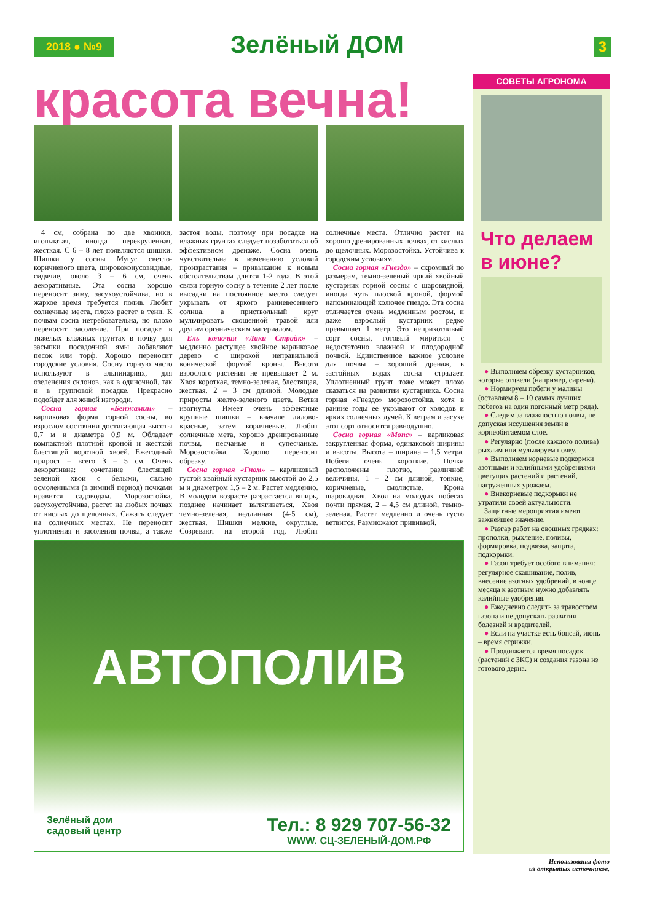2018 ● №9 Зелёный ДОМ 3
красота вечна!
4 см, собрана по две хвоинки, игольчатая, иногда перекрученная, жесткая. С 6 – 8 лет появляются шишки. Шишки у сосны Мугус светло-коричневого цвета, ширококонусовидные, сидячие, около 3 – 6 см, очень декоративные. Эта сосна хорошо переносит зиму, засухоустойчива, но в жаркое время требуется полив. Любит солнечные места, плохо растет в тени. К почвам сосна нетребовательна, но плохо переносит засоление. При посадке в тяжелых влажных грунтах в почву для засыпки посадочной ямы добавляют песок или торф. Хорошо переносит городские условия. Сосну горную часто используют в альпинариях, для озеленения склонов, как в одиночной, так и в групповой посадке. Прекрасно подойдет для живой изгороди.
Сосна горная «Бенжамин» – карликовая форма горной сосны, во взрослом состоянии достигающая высоты 0,7 м и диаметра 0,9 м. Обладает компактной плотной кроной и жесткой блестящей короткой хвоей. Ежегодный прирост – всего 3 – 5 см. Очень декоративна: сочетание блестящей зеленой хвои с белыми, сильно осмоленными (в зимний период) почками нравится садоводам. Морозостойка, засухоустойчива, растет на любых почвах от кислых до щелочных. Сажать следует на солнечных местах. Не переносит уплотнения и засоления почвы, а также застоя воды, поэтому при посадке на влажных грунтах следует позаботиться об эффективном дренаже. Сосна очень чувствительна к изменению условий произрастания – привыкание к новым обстоятельствам длится 1-2 года. В этой связи горную сосну в течение 2 лет после высадки на постоянное место следует укрывать от яркого ранневесеннего солнца, а приствольный круг мульчировать скошенной травой или другим органическим материалом.
Ель колючая «Лаки Страйк» – медленно растущее хвойное карликовое дерево с широкой неправильной конической формой кроны. Высота взрослого растения не превышает 2 м. Хвоя короткая, темно-зеленая, блестящая, жесткая, 2 – 3 см длиной. Молодые приросты желто-зеленого цвета. Ветви изогнуты. Имеет очень эффектные крупные шишки – вначале лилово-красные, затем коричневые. Любит солнечные мета, хорошо дренированные почвы, песчаные и супесчаные. Морозостойка. Хорошо переносит обрезку.
Сосна горная «Гном» – карликовый густой хвойный кустарник высотой до 2,5 м и диаметром 1,5 – 2 м. Растет медленно. В молодом возрасте разрастается вширь, позднее начинает вытягиваться. Хвоя темно-зеленая, недлинная (4-5 см), жесткая. Шишки мелкие, округлые. Созревают на второй год. Любит солнечные места. Отлично растет на хорошо дренированных почвах, от кислых до щелочных. Морозостойка. Устойчива к городским условиям.
Сосна горная «Гнездо» – скромный по размерам, темно-зеленый яркий хвойный кустарник горной сосны с шаровидной, иногда чуть плоской кроной, формой напоминающей колючее гнездо. Эта сосна отличается очень медленным ростом, и даже взрослый кустарник редко превышает 1 метр. Это неприхотливый сорт сосны, готовый мириться с недостаточно влажной и плодородной почвой. Единственное важное условие для почвы – хороший дренаж, в застойных водах сосна страдает. Уплотненный грунт тоже может плохо сказаться на развитии кустарника. Сосна горная «Гнездо» морозостойка, хотя в ранние годы ее укрывают от холодов и ярких солнечных лучей. К ветрам и засухе этот сорт относится равнодушно.
Сосна горная «Мопс» – карликовая закругленная форма, одинаковой ширины и высоты. Высота – ширина – 1,5 метра. Побеги очень короткие. Почки расположены плотно, различной величины, 1 – 2 см длиной, тонкие, коричневые, смолистые. Крона шаровидная. Хвоя на молодых побегах почти прямая, 2 – 4,5 см длиной, темно-зеленая. Растет медленно и очень густо ветвится. Размножают прививкой.
АВТОПОЛИВ
Зелёный дом
садовый центр
Тел.: 8 929 707-56-32
WWW. СЦ-ЗЕЛЕНЫЙ-ДОМ.РФ
СОВЕТЫ АГРОНОМА
Что делаем в июне?
● Выполняем обрезку кустарников, которые отцвели (например, сирени).
● Нормируем побеги у малины (оставляем 8 – 10 самых лучших побегов на один погонный метр ряда).
● Следим за влажностью почвы, не допуская иссушения земли в корнеобитаемом слое.
● Регулярно (после каждого полива) рыхлим или мульчируем почву.
● Выполняем корневые подкормки азотными и калийными удобрениями цветущих растений и растений, нагруженных урожаем.
● Внекорневые подкормки не утратили своей актуальности.
Защитные мероприятия имеют важнейшее значение.
● Разгар работ на овощных грядках: прополки, рыхление, поливы, формировка, подвязка, защита, подкормки.
● Газон требует особого внимания: регулярное скашивание, полив, внесение азотных удобрений, в конце месяца к азотным нужно добавлять калийные удобрения.
● Ежедневно следить за травостоем газона и не допускать развития болезней и вредителей.
● Если на участке есть бонсай, июнь – время стрижки.
● Продолжается время посадок (растений с ЗКС) и создания газона из готового дерна.
Использованы фото
из открытых источников.